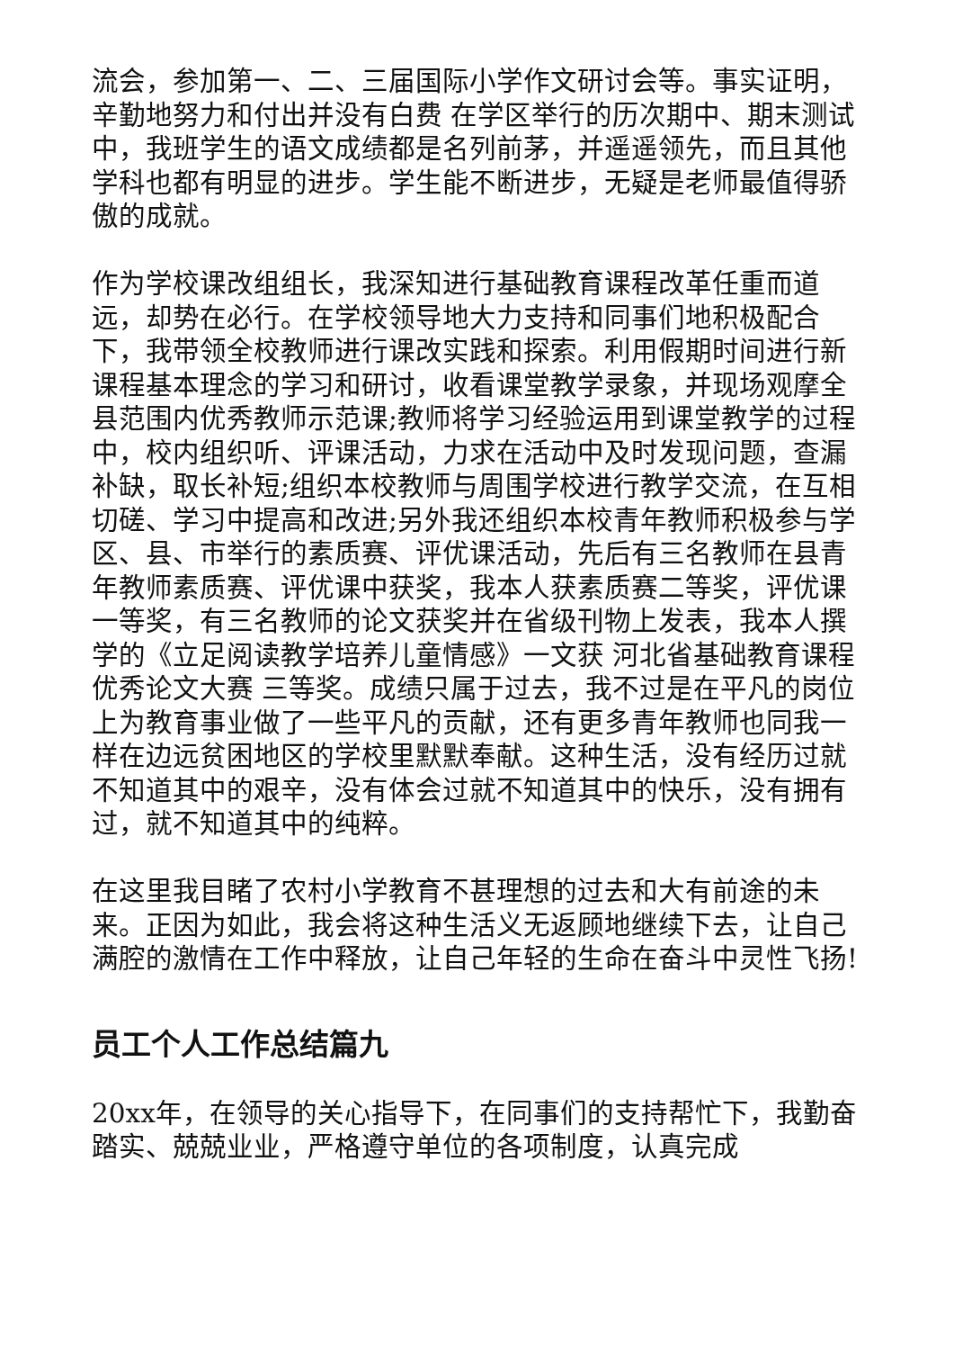流会，参加第一、二、三届国际小学作文研讨会等。事实证明，辛勤地努力和付出并没有白费 在学区举行的历次期中、期末测试中，我班学生的语文成绩都是名列前茅，并遥遥领先，而且其他学科也都有明显的进步。学生能不断进步，无疑是老师最值得骄傲的成就。
作为学校课改组组长，我深知进行基础教育课程改革任重而道远，却势在必行。在学校领导地大力支持和同事们地积极配合下，我带领全校教师进行课改实践和探索。利用假期时间进行新课程基本理念的学习和研讨，收看课堂教学录象，并现场观摩全县范围内优秀教师示范课;教师将学习经验运用到课堂教学的过程中，校内组织听、评课活动，力求在活动中及时发现问题，查漏补缺，取长补短;组织本校教师与周围学校进行教学交流，在互相切磋、学习中提高和改进;另外我还组织本校青年教师积极参与学区、县、市举行的素质赛、评优课活动，先后有三名教师在县青年教师素质赛、评优课中获奖，我本人获素质赛二等奖，评优课一等奖，有三名教师的论文获奖并在省级刊物上发表，我本人撰学的《立足阅读教学培养儿童情感》一文获 河北省基础教育课程优秀论文大赛 三等奖。成绩只属于过去，我不过是在平凡的岗位上为教育事业做了一些平凡的贡献，还有更多青年教师也同我一样在边远贫困地区的学校里默默奉献。这种生活，没有经历过就不知道其中的艰辛，没有体会过就不知道其中的快乐，没有拥有过，就不知道其中的纯粹。
在这里我目睹了农村小学教育不甚理想的过去和大有前途的未来。正因为如此，我会将这种生活义无返顾地继续下去，让自己满腔的激情在工作中释放，让自己年轻的生命在奋斗中灵性飞扬!
员工个人工作总结篇九
20xx年，在领导的关心指导下，在同事们的支持帮忙下，我勤奋踏实、兢兢业业，严格遵守单位的各项制度，认真完成